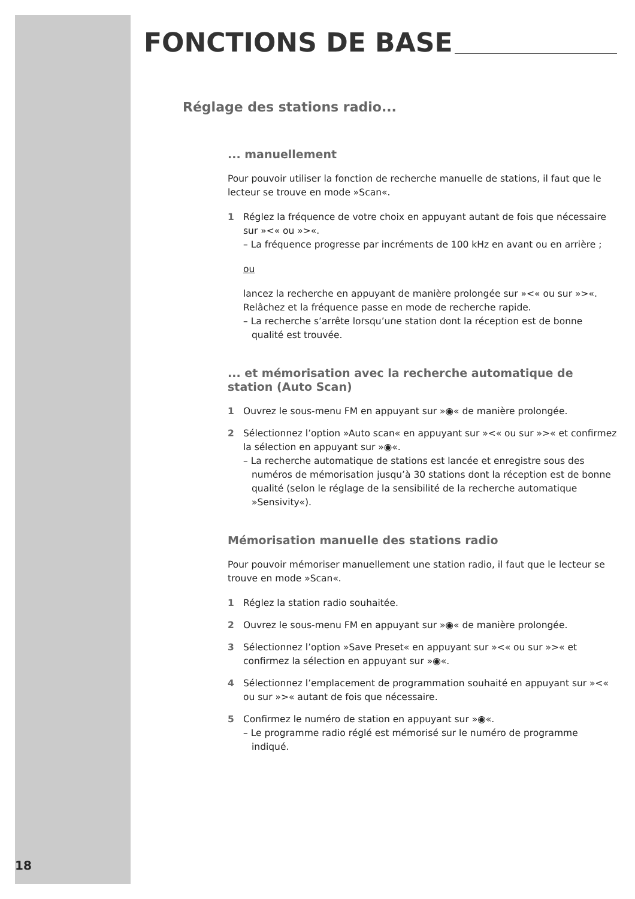FONCTIONS DE BASE
Réglage des stations radio...
... manuellement
Pour pouvoir utiliser la fonction de recherche manuelle de stations, il faut que le lecteur se trouve en mode »Scan«.
1 Réglez la fréquence de votre choix en appuyant autant de fois que nécessaire sur »<« ou »>«.
– La fréquence progresse par incréments de 100 kHz en avant ou en arrière ;
ou
lancez la recherche en appuyant de manière prolongée sur »<« ou sur »>«. Relâchez et la fréquence passe en mode de recherche rapide.
– La recherche s’arrête lorsqu’une station dont la réception est de bonne qualité est trouvée.
... et mémorisation avec la recherche automatique de station (Auto Scan)
1 Ouvrez le sous-menu FM en appuyant sur »◉« de manière prolongée.
2 Sélectionnez l’option »Auto scan« en appuyant sur »<« ou sur »>« et confirmez la sélection en appuyant sur »◉«.
– La recherche automatique de stations est lancée et enregistre sous des numéros de mémorisation jusqu’à 30 stations dont la réception est de bonne qualité (selon le réglage de la sensibilité de la recherche automatique »Sensivity«).
Mémorisation manuelle des stations radio
Pour pouvoir mémoriser manuellement une station radio, il faut que le lecteur se trouve en mode »Scan«.
1 Réglez la station radio souhaitée.
2 Ouvrez le sous-menu FM en appuyant sur »◉« de manière prolongée.
3 Sélectionnez l’option »Save Preset« en appuyant sur »<« ou sur »>« et confirmez la sélection en appuyant sur »◉«.
4 Sélectionnez l’emplacement de programmation souhaité en appuyant sur »<« ou sur »>« autant de fois que nécessaire.
5 Confirmez le numéro de station en appuyant sur »◉«.
– Le programme radio réglé est mémorisé sur le numéro de programme indiqué.
18